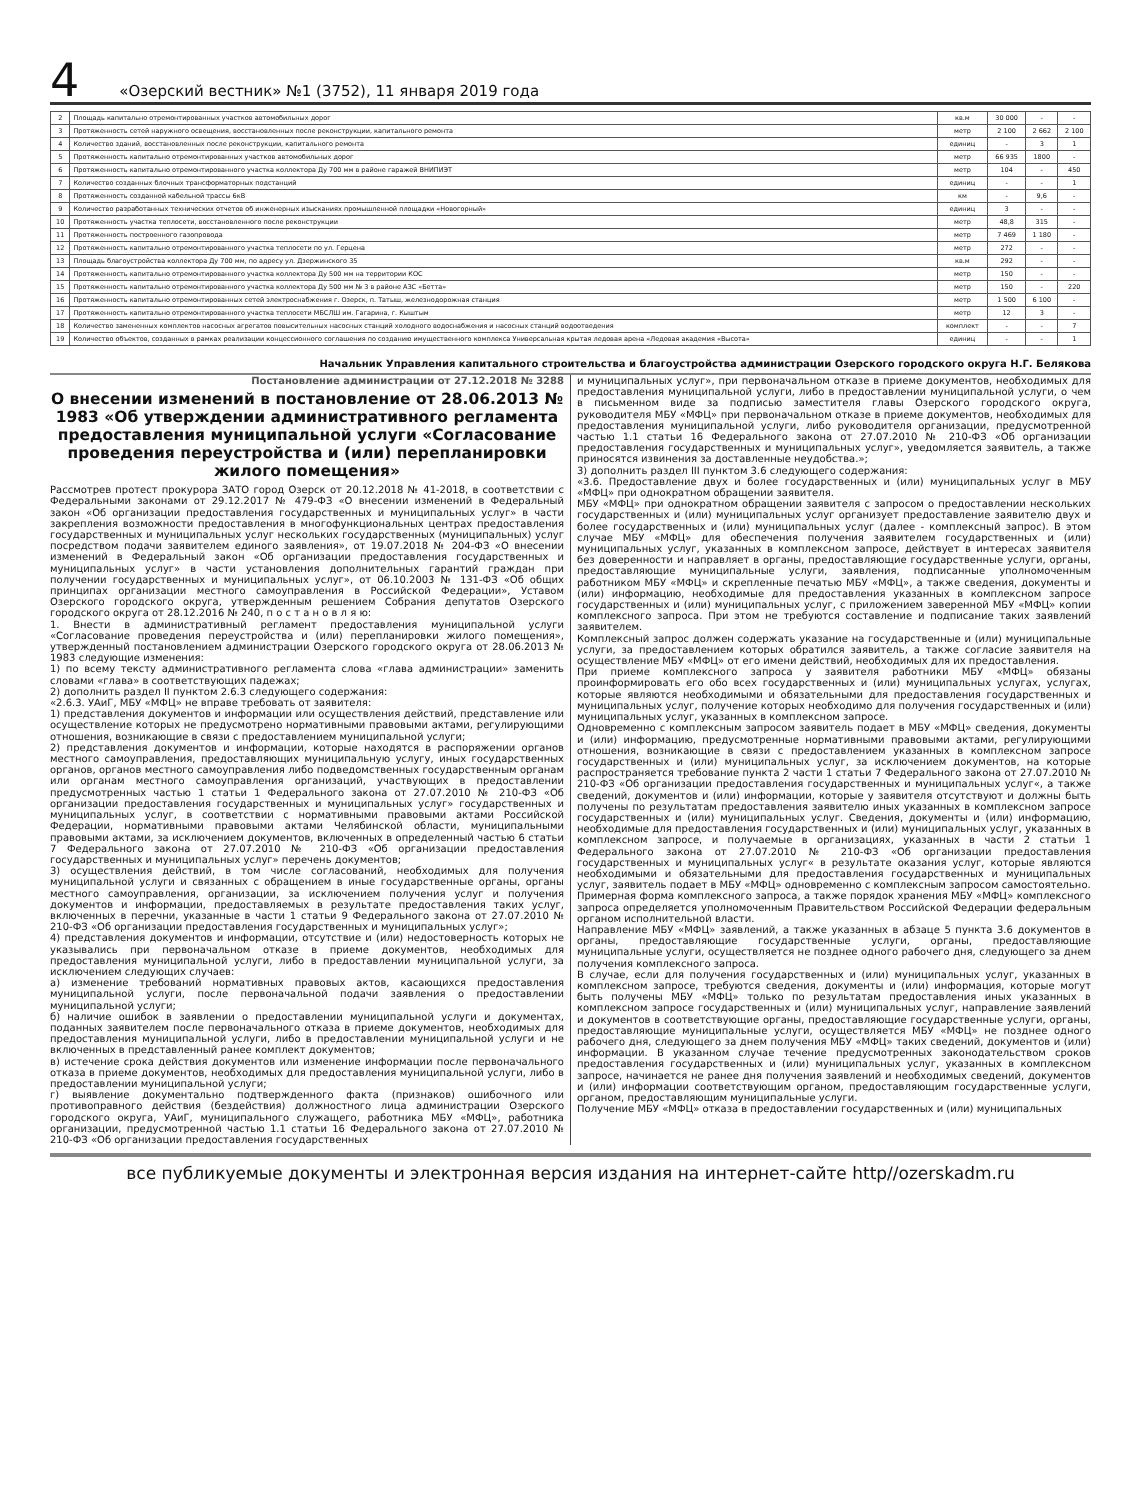4 «Озерский вестник» №1 (3752), 11 января 2019 года
| 2 | Площадь капитально отремонтированных участков автомобильных дорог | кв.м | 30 000 | - | - |
| 3 | Протяженность сетей наружного освещения, восстановленных после реконструкции, капитального ремонта | метр | 2 100 | 2 662 | 2 100 |
| 4 | Количество зданий, восстановленных после реконструкции, капитального ремонта | единиц | - | 3 | 1 |
| 5 | Протяженность капитально отремонтированных участков автомобильных дорог | метр | 66 935 | 1800 | - |
| 6 | Протяженность капитально отремонтированного участка коллектора Ду 700 мм в районе гаражей ВНИПИЭТ | метр | 104 | - | 450 |
| 7 | Количество созданных блочных трансформаторных подстанций | единиц | - | - | 1 |
| 8 | Протяженность созданной кабельной трассы 6кВ | км | - | 9,6 | - |
| 9 | Количество разработанных технических отчетов об инженерных изысканиях промышленной площадки «Новогорный» | единиц | 3 | - | - |
| 10 | Протяженность участка теплосети, восстановленного после реконструкции | метр | 48,8 | 315 | - |
| 11 | Протяженность построенного газопровода | метр | 7 469 | 1 180 | - |
| 12 | Протяженность капитально отремонтированного участка теплосети по ул. Герцена | метр | 272 | - | - |
| 13 | Площадь благоустройства коллектора Ду 700 мм, по адресу ул. Дзержинского 35 | кв.м | 292 | - | - |
| 14 | Протяженность капитально отремонтированного участка коллектора Ду 500 мм на территории КОС | метр | 150 | - | - |
| 15 | Протяженность капитально отремонтированного участка коллектора Ду 500 мм № 3 в районе АЗС «Бетта» | метр | 150 | - | 220 |
| 16 | Протяженность капитально отремонтированных сетей электроснабжения г. Озерск, п. Татыш, железнодорожная станция | метр | 1 500 | 6 100 | - |
| 17 | Протяженность капитально отремонтированного участка теплосети МБСЛШ им. Гагарина, г. Кыштым | метр | 12 | 3 | - |
| 18 | Количество замененных комплектов насосных агрегатов повысительных насосных станций холодного водоснабжения и насосных станций водоотведения | комплект | - | - | 7 |
| 19 | Количество объектов, созданных в рамках реализации концессионного соглашения по созданию имущественного комплекса Универсальная крытая ледовая арена «Ледовая академия «Высота» | единиц | - | - | 1 |
Начальник Управления капитального строительства и благоустройства администрации Озерского городского округа Н.Г. Белякова
Постановление администрации от 27.12.2018 № 3288
О внесении изменений в постановление от 28.06.2013 № 1983 «Об утверждении административного регламента предоставления муниципальной услуги «Согласование проведения переустройства и (или) перепланировки жилого помещения»
Рассмотрев протест прокурора ЗАТО город Озерск от 20.12.2018 № 41-2018, в соответствии с Федеральными законами от 29.12.2017 № 479-ФЗ «О внесении изменений в Федеральный закон «Об организации предоставления государственных и муниципальных услуг» в части закрепления возможности предоставления в многофункциональных центрах предоставления государственных и муниципальных услуг нескольких государственных (муниципальных) услуг посредством подачи заявителем единого заявления», от 19.07.2018 № 204-ФЗ «О внесении изменений в Федеральный закон «Об организации предоставления государственных и муниципальных услуг» в части установления дополнительных гарантий граждан при получении государственных и муниципальных услуг», от 06.10.2003 № 131-ФЗ «Об общих принципах организации местного самоуправления в Российской Федерации», Уставом Озерского городского округа, утвержденным решением Собрания депутатов Озерского городского округа от 28.12.2016 № 240, п о с т а н о в л я ю:
1. Внести в административный регламент предоставления муниципальной услуги «Согласование проведения переустройства и (или) перепланировки жилого помещения», утвержденный постановлением администрации Озерского городского округа от 28.06.2013 № 1983 следующие изменения:
1) по всему тексту административного регламента слова «глава администрации» заменить словами «глава» в соответствующих падежах;
2) дополнить раздел II пунктом 2.6.3 следующего содержания:
«2.6.3. УАиГ, МБУ «МФЦ» не вправе требовать от заявителя:
1) представления документов и информации или осуществления действий, представление или осуществление которых не предусмотрено нормативными правовыми актами, регулирующими отношения, возникающие в связи с предоставлением муниципальной услуги;
2) представления документов и информации, которые находятся в распоряжении органов местного самоуправления, предоставляющих муниципальную услугу, иных государственных органов, органов местного самоуправления либо подведомственных государственным органам или органам местного самоуправления организаций, участвующих в предоставлении предусмотренных частью 1 статьи 1 Федерального закона от 27.07.2010 № 210-ФЗ «Об организации предоставления государственных и муниципальных услуг» государственных и муниципальных услуг, в соответствии с нормативными правовыми актами Российской Федерации, нормативными правовыми актами Челябинской области, муниципальными правовыми актами, за исключением документов, включенных в определенный частью 6 статьи 7 Федерального закона от 27.07.2010 № 210-ФЗ «Об организации предоставления государственных и муниципальных услуг» перечень документов;
3) осуществления действий, в том числе согласований, необходимых для получения муниципальной услуги и связанных с обращением в иные государственные органы, органы местного самоуправления, организации, за исключением получения услуг и получения документов и информации, предоставляемых в результате предоставления таких услуг, включенных в перечни, указанные в части 1 статьи 9 Федерального закона от 27.07.2010 № 210-ФЗ «Об организации предоставления государственных и муниципальных услуг»;
4) представления документов и информации, отсутствие и (или) недостоверность которых не указывались при первоначальном отказе в приеме документов, необходимых для предоставления муниципальной услуги, либо в предоставлении муниципальной услуги, за исключением следующих случаев:
а) изменение требований нормативных правовых актов, касающихся предоставления муниципальной услуги, после первоначальной подачи заявления о предоставлении муниципальной услуги;
б) наличие ошибок в заявлении о предоставлении муниципальной услуги и документах, поданных заявителем после первоначального отказа в приеме документов, необходимых для предоставления муниципальной услуги, либо в предоставлении муниципальной услуги и не включенных в представленный ранее комплект документов;
в) истечение срока действия документов или изменение информации после первоначального отказа в приеме документов, необходимых для предоставления муниципальной услуги, либо в предоставлении муниципальной услуги;
г) выявление документально подтвержденного факта (признаков) ошибочного или противоправного действия (бездействия) должностного лица администрации Озерского городского округа, УАиГ, муниципального служащего, работника МБУ «МФЦ», работника организации, предусмотренной частью 1.1 статьи 16 Федерального закона от 27.07.2010 № 210-ФЗ «Об организации предоставления государственных
и муниципальных услуг», при первоначальном отказе в приеме документов, необходимых для предоставления муниципальной услуги, либо в предоставлении муниципальной услуги, о чем в письменном виде за подписью заместителя главы Озерского городского округа, руководителя МБУ «МФЦ» при первоначальном отказе в приеме документов, необходимых для предоставления муниципальной услуги, либо руководителя организации, предусмотренной частью 1.1 статьи 16 Федерального закона от 27.07.2010 № 210-ФЗ «Об организации предоставления государственных и муниципальных услуг», уведомляется заявитель, а также приносятся извинения за доставленные неудобства.»;
3) дополнить раздел III пунктом 3.6 следующего содержания:
«3.6. Предоставление двух и более государственных и (или) муниципальных услуг в МБУ «МФЦ» при однократном обращении заявителя.
МБУ «МФЦ» при однократном обращении заявителя с запросом о предоставлении нескольких государственных и (или) муниципальных услуг организует предоставление заявителю двух и более государственных и (или) муниципальных услуг (далее - комплексный запрос). В этом случае МБУ «МФЦ» для обеспечения получения заявителем государственных и (или) муниципальных услуг, указанных в комплексном запросе, действует в интересах заявителя без доверенности и направляет в органы, предоставляющие государственные услуги, органы, предоставляющие муниципальные услуги, заявления, подписанные уполномоченным работником МБУ «МФЦ» и скрепленные печатью МБУ «МФЦ», а также сведения, документы и (или) информацию, необходимые для предоставления указанных в комплексном запросе государственных и (или) муниципальных услуг, с приложением заверенной МБУ «МФЦ» копии комплексного запроса. При этом не требуются составление и подписание таких заявлений заявителем.
Комплексный запрос должен содержать указание на государственные и (или) муниципальные услуги, за предоставлением которых обратился заявитель, а также согласие заявителя на осуществление МБУ «МФЦ» от его имени действий, необходимых для их предоставления.
При приеме комплексного запроса у заявителя работники МБУ «МФЦ» обязаны проинформировать его обо всех государственных и (или) муниципальных услугах, услугах, которые являются необходимыми и обязательными для предоставления государственных и муниципальных услуг, получение которых необходимо для получения государственных и (или) муниципальных услуг, указанных в комплексном запросе.
Одновременно с комплексным запросом заявитель подает в МБУ «МФЦ» сведения, документы и (или) информацию, предусмотренные нормативными правовыми актами, регулирующими отношения, возникающие в связи с предоставлением указанных в комплексном запросе государственных и (или) муниципальных услуг, за исключением документов, на которые распространяется требование пункта 2 части 1 статьи 7 Федерального закона от 27.07.2010 № 210-ФЗ «Об организации предоставления государственных и муниципальных услуг«, а также сведений, документов и (или) информации, которые у заявителя отсутствуют и должны быть получены по результатам предоставления заявителю иных указанных в комплексном запросе государственных и (или) муниципальных услуг. Сведения, документы и (или) информацию, необходимые для предоставления государственных и (или) муниципальных услуг, указанных в комплексном запросе, и получаемые в организациях, указанных в части 2 статьи 1 Федерального закона от 27.07.2010 № 210-ФЗ «Об организации предоставления государственных и муниципальных услуг« в результате оказания услуг, которые являются необходимыми и обязательными для предоставления государственных и муниципальных услуг, заявитель подает в МБУ «МФЦ» одновременно с комплексным запросом самостоятельно.
Примерная форма комплексного запроса, а также порядок хранения МБУ «МФЦ» комплексного запроса определяется уполномоченным Правительством Российской Федерации федеральным органом исполнительной власти.
Направление МБУ «МФЦ» заявлений, а также указанных в абзаце 5 пункта 3.6 документов в органы, предоставляющие государственные услуги, органы, предоставляющие муниципальные услуги, осуществляется не позднее одного рабочего дня, следующего за днем получения комплексного запроса.
В случае, если для получения государственных и (или) муниципальных услуг, указанных в комплексном запросе, требуются сведения, документы и (или) информация, которые могут быть получены МБУ «МФЦ» только по результатам предоставления иных указанных в комплексном запросе государственных и (или) муниципальных услуг, направление заявлений и документов в соответствующие органы, предоставляющие государственные услуги, органы, предоставляющие муниципальные услуги, осуществляется МБУ «МФЦ» не позднее одного рабочего дня, следующего за днем получения МБУ «МФЦ» таких сведений, документов и (или) информации. В указанном случае течение предусмотренных законодательством сроков предоставления государственных и (или) муниципальных услуг, указанных в комплексном запросе, начинается не ранее дня получения заявлений и необходимых сведений, документов и (или) информации соответствующим органом, предоставляющим государственные услуги, органом, предоставляющим муниципальные услуги.
Получение МБУ «МФЦ» отказа в предоставлении государственных и (или) муниципальных
все публикуемые документы и электронная версия издания на интернет-сайте http//ozerskadm.ru